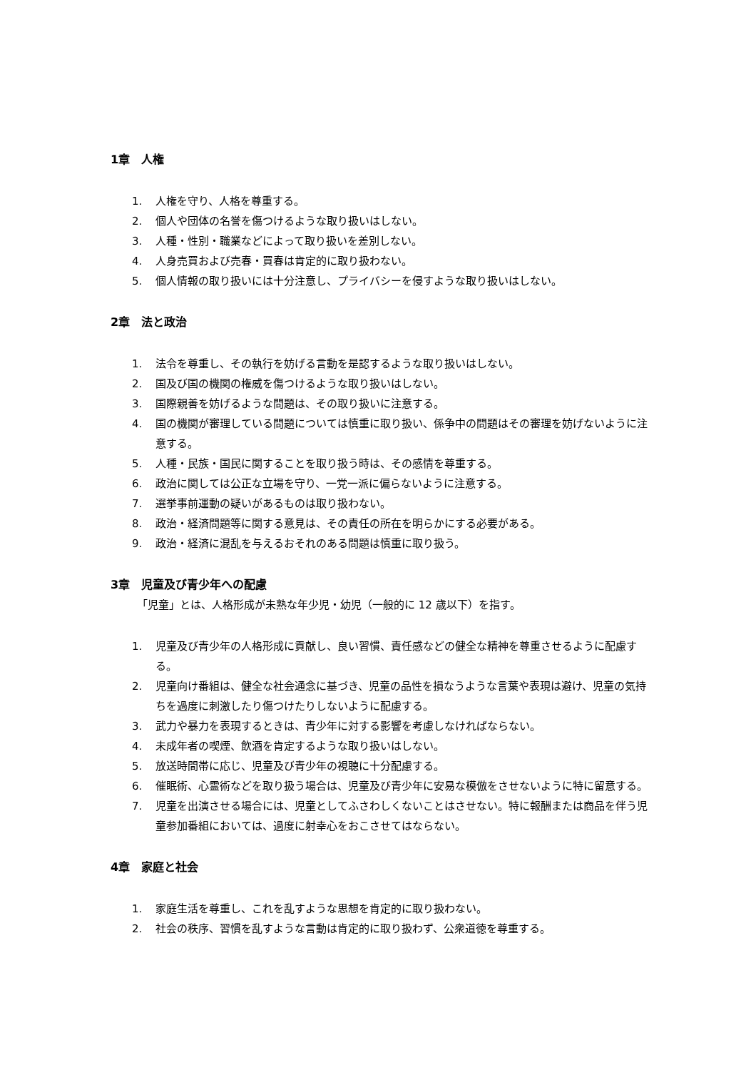1章　人権
1. 人権を守り、人格を尊重する。
2. 個人や団体の名誉を傷つけるような取り扱いはしない。
3. 人種・性別・職業などによって取り扱いを差別しない。
4. 人身売買および売春・買春は肯定的に取り扱わない。
5. 個人情報の取り扱いには十分注意し、プライバシーを侵すような取り扱いはしない。
2章　法と政治
1. 法令を尊重し、その執行を妨げる言動を是認するような取り扱いはしない。
2. 国及び国の機関の権威を傷つけるような取り扱いはしない。
3. 国際親善を妨げるような問題は、その取り扱いに注意する。
4. 国の機関が審理している問題については慎重に取り扱い、係争中の問題はその審理を妨げないように注意する。
5. 人種・民族・国民に関することを取り扱う時は、その感情を尊重する。
6. 政治に関しては公正な立場を守り、一党一派に偏らないように注意する。
7. 選挙事前運動の疑いがあるものは取り扱わない。
8. 政治・経済問題等に関する意見は、その責任の所在を明らかにする必要がある。
9. 政治・経済に混乱を与えるおそれのある問題は慎重に取り扱う。
3章　児童及び青少年への配慮
「児童」とは、人格形成が未熟な年少児・幼児（一般的に 12 歳以下）を指す。
1. 児童及び青少年の人格形成に貢献し、良い習慣、責任感などの健全な精神を尊重させるように配慮する。
2. 児童向け番組は、健全な社会通念に基づき、児童の品性を損なうような言葉や表現は避け、児童の気持ちを過度に刺激したり傷つけたりしないように配慮する。
3. 武力や暴力を表現するときは、青少年に対する影響を考慮しなければならない。
4. 未成年者の喫煙、飲酒を肯定するような取り扱いはしない。
5. 放送時間帯に応じ、児童及び青少年の視聴に十分配慮する。
6. 催眠術、心霊術などを取り扱う場合は、児童及び青少年に安易な模倣をさせないように特に留意する。
7. 児童を出演させる場合には、児童としてふさわしくないことはさせない。特に報酬または商品を伴う児童参加番組においては、過度に射幸心をおこさせてはならない。
4章　家庭と社会
1. 家庭生活を尊重し、これを乱すような思想を肯定的に取り扱わない。
2. 社会の秩序、習慣を乱すような言動は肯定的に取り扱わず、公衆道徳を尊重する。